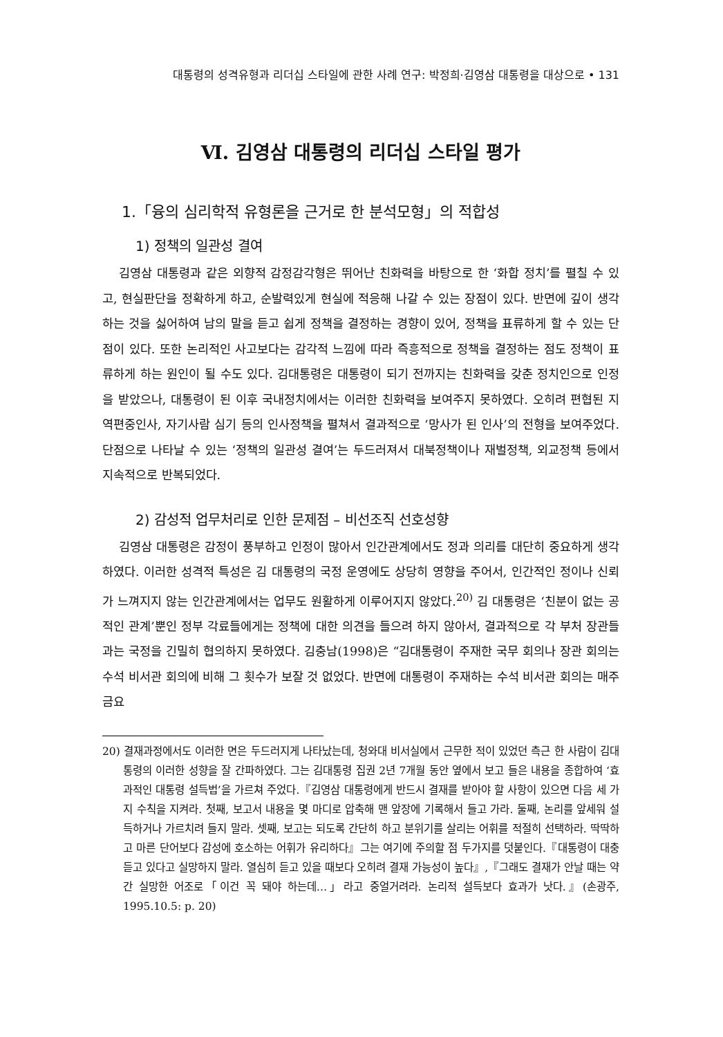대통령의 성격유형과 리더십 스타일에 관한 사례 연구: 박정희·김영삼 대통령을 대상으로 • 131
Ⅵ. 김영삼 대통령의 리더십 스타일 평가
1.「융의 심리학적 유형론을 근거로 한 분석모형」의 적합성
1) 정책의 일관성 결여
김영삼 대통령과 같은 외향적 감정감각형은 뛰어난 친화력을 바탕으로 한 ‘화합 정치’를 펼칠 수 있고, 현실판단을 정확하게 하고, 순발력있게 현실에 적응해 나갈 수 있는 장점이 있다. 반면에 깊이 생각하는 것을 싫어하여 남의 말을 듣고 쉽게 정책을 결정하는 경향이 있어, 정책을 표류하게 할 수 있는 단점이 있다. 또한 논리적인 사고보다는 감각적 느낌에 따라 즉흥적으로 정책을 결정하는 점도 정책이 표류하게 하는 원인이 될 수도 있다. 김대통령은 대통령이 되기 전까지는 친화력을 갖춘 정치인으로 인정을 받았으나, 대통령이 된 이후 국내정치에서는 이러한 친화력을 보여주지 못하였다. 오히려 편협된 지역편중인사, 자기사람 심기 등의 인사정책을 펼쳐서 결과적으로 ‘망사가 된 인사’의 전형을 보여주었다. 단점으로 나타날 수 있는 ‘정책의 일관성 결여’는 두드러져서 대북정책이나 재벌정책, 외교정책 등에서 지속적으로 반복되었다.
2) 감성적 업무처리로 인한 문제점 – 비선조직 선호성향
김영삼 대통령은 감정이 풍부하고 인정이 많아서 인간관계에서도 정과 의리를 대단히 중요하게 생각하였다. 이러한 성격적 특성은 김 대통령의 국정 운영에도 상당히 영향을 주어서, 인간적인 정이나 신뢰가 느껴지지 않는 인간관계에서는 업무도 원활하게 이루어지지 않았다.<sup>20)</sup> 김 대통령은 ‘친분이 없는 공적인 관계’뿐인 정부 각료들에게는 정책에 대한 의견을 들으려 하지 않아서, 결과적으로 각 부처 장관들과는 국정을 긴밀히 협의하지 못하였다. 김충남(1998)은 “김대통령이 주재한 국무 회의나 장관 회의는 수석 비서관 회의에 비해 그 횟수가 보잘 것 없었다. 반면에 대통령이 주재하는 수석 비서관 회의는 매주 금요
20) 결재과정에서도 이러한 면은 두드러지게 나타났는데, 청와대 비서실에서 근무한 적이 있었던 측근 한 사람이 김대통령의 이러한 성향을 잘 간파하였다. 그는 김대통령 집권 2년 7개월 동안 옆에서 보고 들은 내용을 종합하여 ‘효과적인 대통령 설득법’을 가르쳐 주었다.『김영삼 대통령에게 반드시 결재를 받아야 할 사항이 있으면 다음 세 가지 수칙을 지켜라. 첫째, 보고서 내용을 몇 마디로 압축해 맨 앞장에 기록해서 들고 가라. 둘째, 논리를 앞세워 설득하거나 가르치려 들지 말라. 셋째, 보고는 되도록 간단히 하고 분위기를 살리는 어휘를 적절히 선택하라. 딱딱하고 마른 단어보다 감성에 호소하는 어휘가 유리하다』그는 여기에 주의할 점 두가지를 덧붙인다.『대통령이 대충 듣고 있다고 실망하지 말라. 열심히 듣고 있을 때보다 오히려 결재 가능성이 높다』,『그래도 결재가 안날 때는 약간 실망한 어조로「이건 꼭 돼야 하는데…」라고 중얼거려라. 논리적 설득보다 효과가 낫다.』(손광주, 1995.10.5: p. 20)